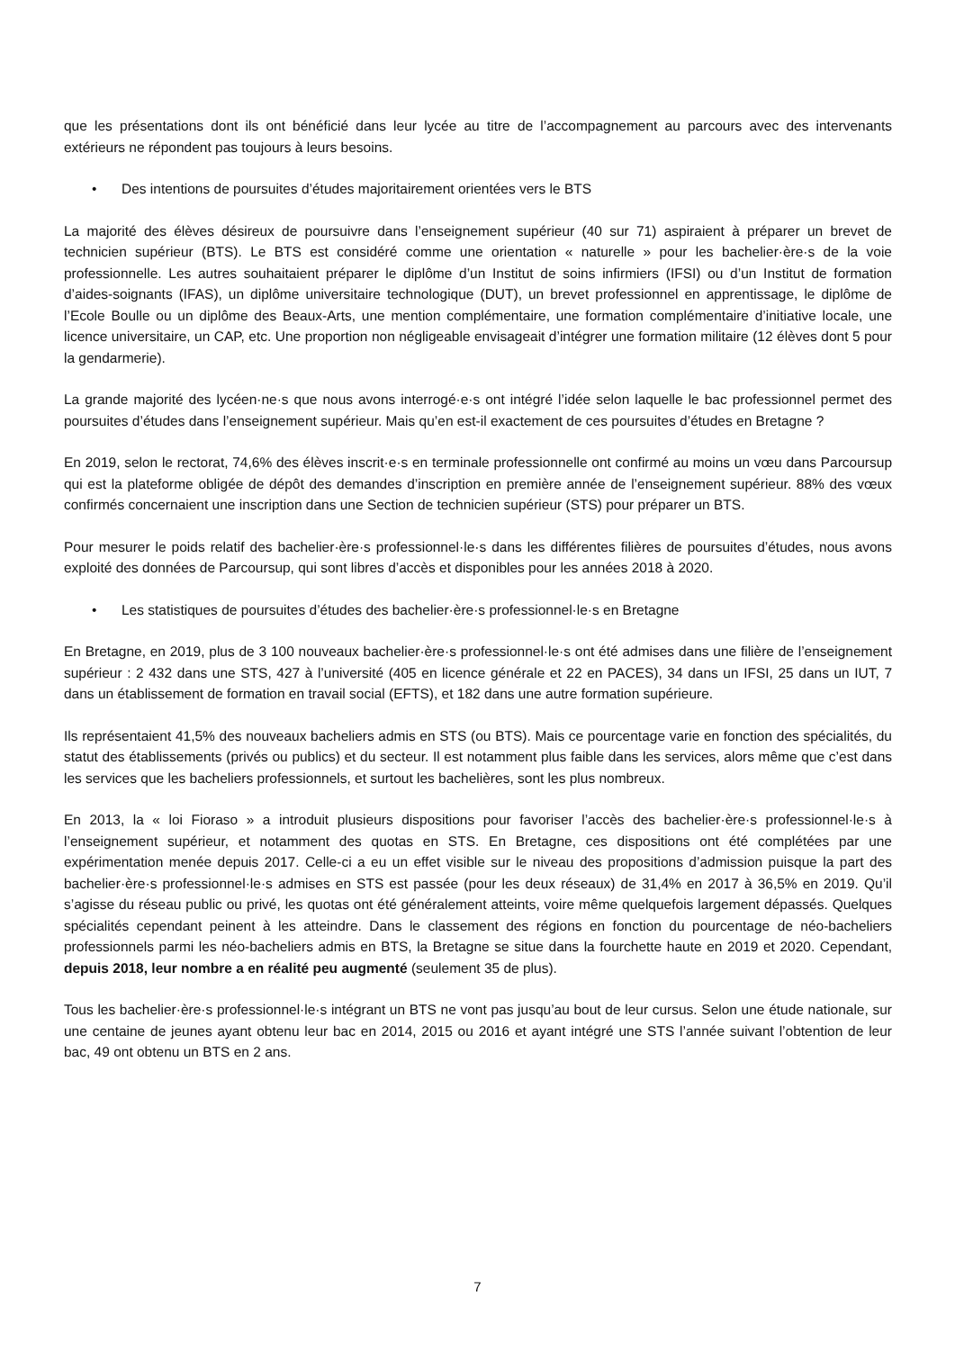que les présentations dont ils ont bénéficié dans leur lycée au titre de l’accompagnement au parcours avec des intervenants extérieurs ne répondent pas toujours à leurs besoins.
• Des intentions de poursuites d’études majoritairement orientées vers le BTS
La majorité des élèves désireux de poursuivre dans l’enseignement supérieur (40 sur 71) aspiraient à préparer un brevet de technicien supérieur (BTS). Le BTS est considéré comme une orientation « naturelle » pour les bachelier·ère·s de la voie professionnelle. Les autres souhaitaient préparer le diplôme d’un Institut de soins infirmiers (IFSI) ou d’un Institut de formation d’aides-soignants (IFAS), un diplôme universitaire technologique (DUT), un brevet professionnel en apprentissage, le diplôme de l’Ecole Boulle ou un diplôme des Beaux-Arts, une mention complémentaire, une formation complémentaire d’initiative locale, une licence universitaire, un CAP, etc. Une proportion non négligeable envisageait d’intégrer une formation militaire (12 élèves dont 5 pour la gendarmerie).
La grande majorité des lycéen·ne·s que nous avons interrogé·e·s ont intégré l’idée selon laquelle le bac professionnel permet des poursuites d’études dans l’enseignement supérieur. Mais qu’en est-il exactement de ces poursuites d’études en Bretagne ?
En 2019, selon le rectorat, 74,6% des élèves inscrit·e·s en terminale professionnelle ont confirmé au moins un vœu dans Parcoursup qui est la plateforme obligée de dépôt des demandes d’inscription en première année de l’enseignement supérieur. 88% des vœux confirmés concernaient une inscription dans une Section de technicien supérieur (STS) pour préparer un BTS.
Pour mesurer le poids relatif des bachelier·ère·s professionnel·le·s dans les différentes filières de poursuites d’études, nous avons exploité des données de Parcoursup, qui sont libres d’accès et disponibles pour les années 2018 à 2020.
• Les statistiques de poursuites d’études des bachelier·ère·s professionnel·le·s en Bretagne
En Bretagne, en 2019, plus de 3 100 nouveaux bachelier·ère·s professionnel·le·s ont été admises dans une filière de l’enseignement supérieur : 2 432 dans une STS, 427 à l’université (405 en licence générale et 22 en PACES), 34 dans un IFSI, 25 dans un IUT, 7 dans un établissement de formation en travail social (EFTS), et 182 dans une autre formation supérieure.
Ils représentaient 41,5% des nouveaux bacheliers admis en STS (ou BTS). Mais ce pourcentage varie en fonction des spécialités, du statut des établissements (privés ou publics) et du secteur. Il est notamment plus faible dans les services, alors même que c’est dans les services que les bacheliers professionnels, et surtout les bachelières, sont les plus nombreux.
En 2013, la « loi Fioraso » a introduit plusieurs dispositions pour favoriser l’accès des bachelier·ère·s professionnel·le·s à l’enseignement supérieur, et notamment des quotas en STS. En Bretagne, ces dispositions ont été complétées par une expérimentation menée depuis 2017. Celle-ci a eu un effet visible sur le niveau des propositions d’admission puisque la part des bachelier·ère·s professionnel·le·s admises en STS est passée (pour les deux réseaux) de 31,4% en 2017 à 36,5% en 2019. Qu’il s’agisse du réseau public ou privé, les quotas ont été généralement atteints, voire même quelquefois largement dépassés. Quelques spécialités cependant peinent à les atteindre. Dans le classement des régions en fonction du pourcentage de néo-bacheliers professionnels parmi les néo-bacheliers admis en BTS, la Bretagne se situe dans la fourchette haute en 2019 et 2020. Cependant, depuis 2018, leur nombre a en réalité peu augmenté (seulement 35 de plus).
Tous les bachelier·ère·s professionnel·le·s intégrant un BTS ne vont pas jusqu’au bout de leur cursus. Selon une étude nationale, sur une centaine de jeunes ayant obtenu leur bac en 2014, 2015 ou 2016 et ayant intégré une STS l’année suivant l’obtention de leur bac, 49 ont obtenu un BTS en 2 ans.
7